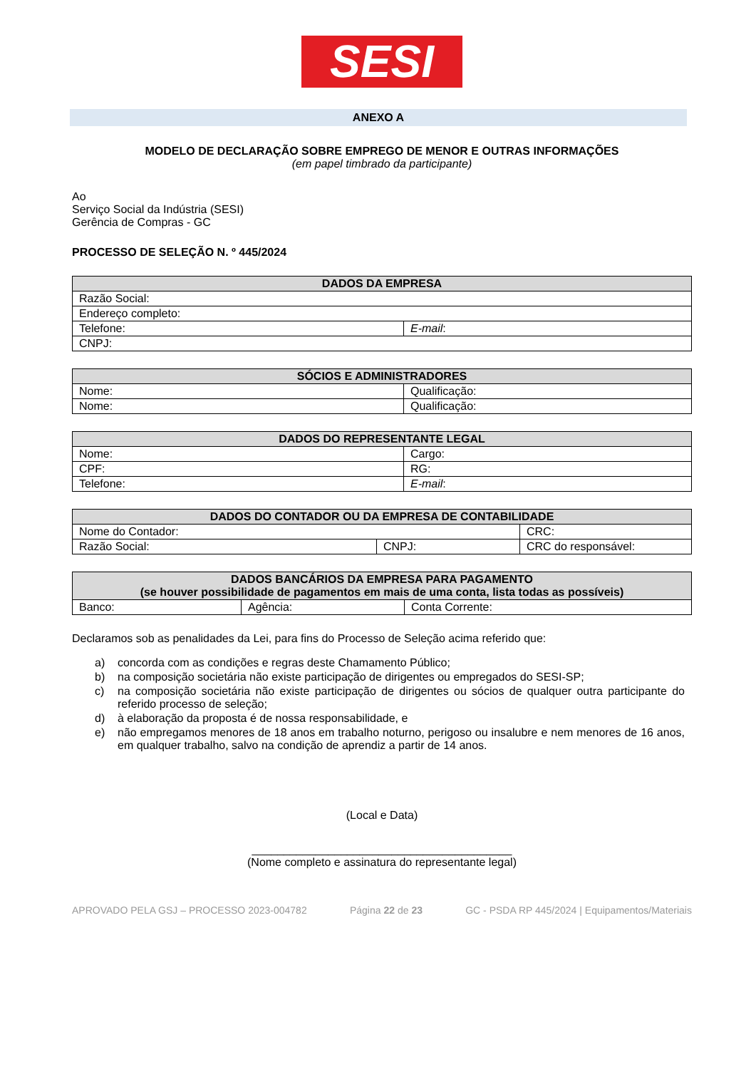SESI
ANEXO A
MODELO DE DECLARAÇÃO SOBRE EMPREGO DE MENOR E OUTRAS INFORMAÇÕES
(em papel timbrado da participante)
Ao
Serviço Social da Indústria (SESI)
Gerência de Compras - GC
PROCESSO DE SELEÇÃO N. º 445/2024
| DADOS DA EMPRESA | |
| --- | --- |
| Razão Social: | |
| Endereço completo: | |
| Telefone: | E-mail : |
| CNPJ: | |
| SÓCIOS E ADMINISTRADORES | |
| --- | --- |
| Nome: | Qualificação: |
| Nome: | Qualificação: |
| DADOS DO REPRESENTANTE LEGAL | |
| --- | --- |
| Nome: | Cargo: |
| CPF: | RG: |
| Telefone: | E-mail : |
| DADOS DO CONTADOR OU DA EMPRESA DE CONTABILIDADE | | |
| --- | --- | --- |
| Nome do Contador: | | CRC: |
| Razão Social: | CNPJ: | CRC do responsável: |
| DADOS BANCÁRIOS DA EMPRESA PARA PAGAMENTO (se houver possibilidade de pagamentos em mais de uma conta, lista todas as possíveis) | | |
| --- | --- | --- |
| Banco: | Agência: | Conta Corrente: |
Declaramos sob as penalidades da Lei, para fins do Processo de Seleção acima referido que:
a) concorda com as condições e regras deste Chamamento Público;
b) na composição societária não existe participação de dirigentes ou empregados do SESI-SP;
c) na composição societária não existe participação de dirigentes ou sócios de qualquer outra participante do referido processo de seleção;
d) à elaboração da proposta é de nossa responsabilidade, e
e) não empregamos menores de 18 anos em trabalho noturno, perigoso ou insalubre e nem menores de 16 anos, em qualquer trabalho, salvo na condição de aprendiz a partir de 14 anos.
(Local e Data)
_________________________________________
(Nome completo e assinatura do representante legal)
APROVADO PELA GSJ – PROCESSO 2023-004782 Página 22 de 23 GC - PSDA RP 445/2024 | Equipamentos/Materiais